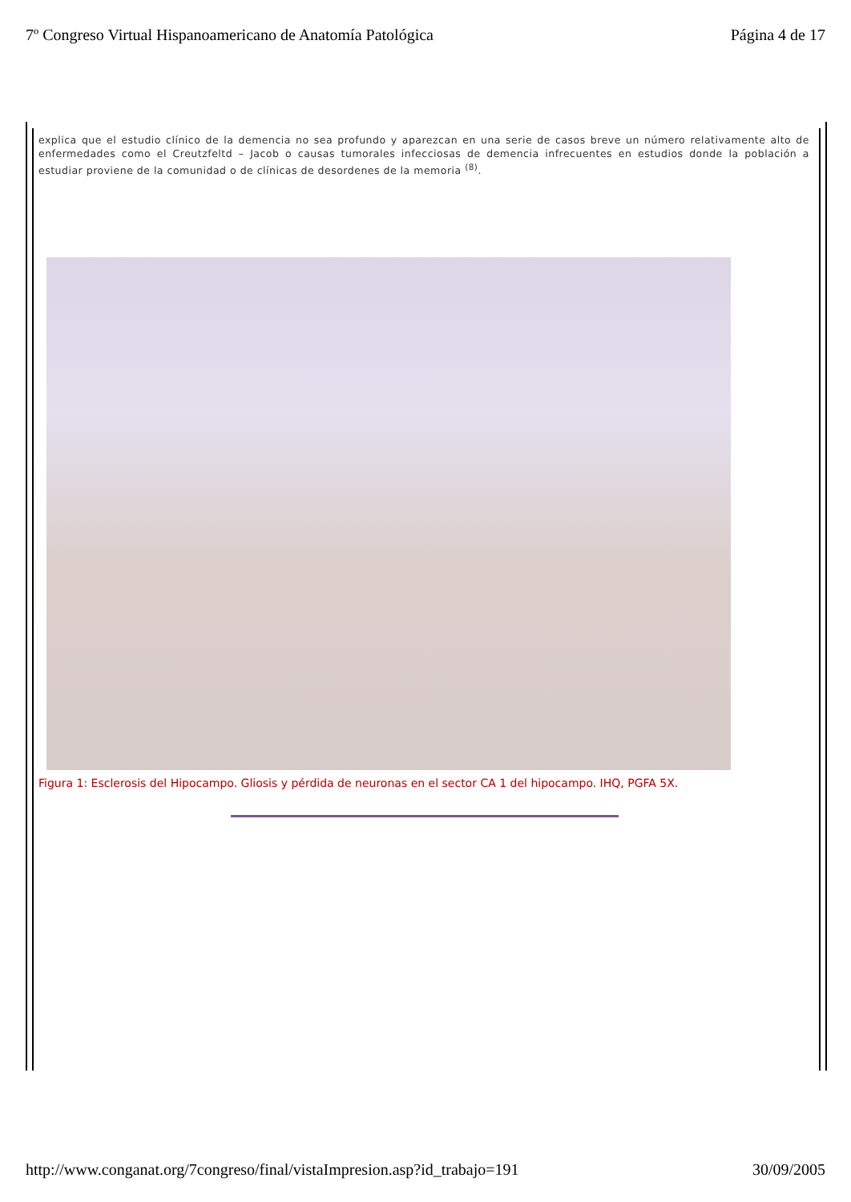7º Congreso Virtual Hispanoamericano de Anatomía Patológica Página 4 de 17
explica que el estudio clínico de la demencia no sea profundo y aparezcan en una serie de casos breve un número relativamente alto de enfermedades como el Creutzfeltd – Jacob o causas tumorales infecciosas de demencia infrecuentes en estudios donde la población a estudiar proviene de la comunidad o de clínicas de desordenes de la memoria <sup>(8)</sup>.
Figura 1: Esclerosis del Hipocampo. Gliosis y pérdida de neuronas en el sector CA 1 del hipocampo. IHQ, PGFA 5X.
http://www.conganat.org/7congreso/final/vistaImpresion.asp?id_trabajo=191 30/09/2005